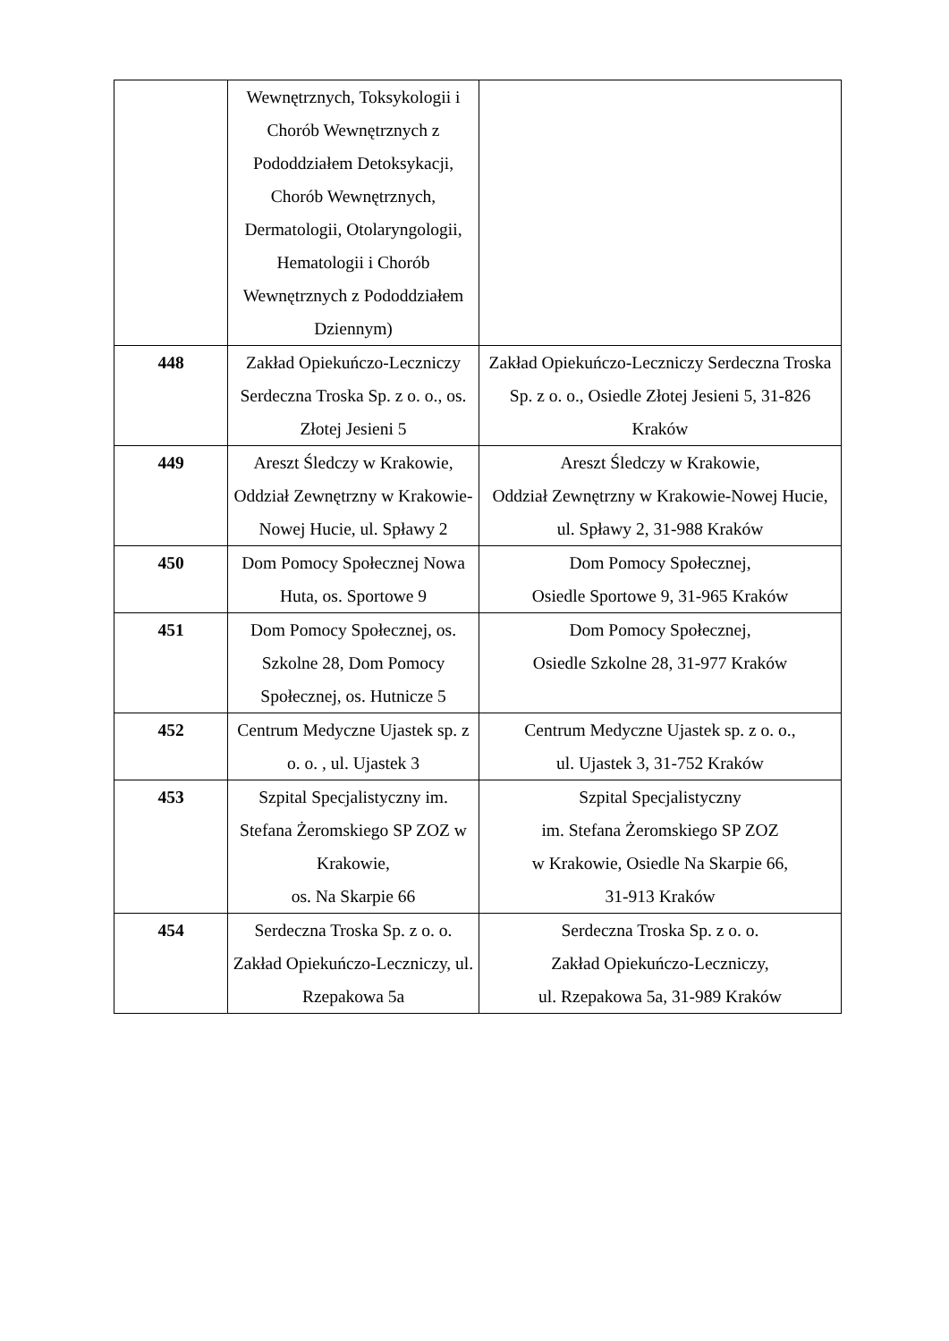| | Wewnętrznych, Toksykologii i Chorób Wewnętrznych z Pododdziałem Detoksykacji, Chorób Wewnętrznych, Dermatologii, Otolaryngologii, Hematologii i Chorób Wewnętrznych z Pododdziałem Dziennym) | |
| 448 | Zakład Opiekuńczo-Leczniczy Serdeczna Troska Sp. z o. o., os. Złotej Jesieni 5 | Zakład Opiekuńczo-Leczniczy Serdeczna Troska Sp. z o. o., Osiedle Złotej Jesieni 5, 31-826 Kraków |
| 449 | Areszt Śledczy w Krakowie, Oddział Zewnętrzny w Krakowie-Nowej Hucie, ul. Spławy 2 | Areszt Śledczy w Krakowie, Oddział Zewnętrzny w Krakowie-Nowej Hucie, ul. Spławy 2, 31-988 Kraków |
| 450 | Dom Pomocy Społecznej Nowa Huta, os. Sportowe 9 | Dom Pomocy Społecznej, Osiedle Sportowe 9, 31-965 Kraków |
| 451 | Dom Pomocy Społecznej, os. Szkolne 28, Dom Pomocy Społecznej, os. Hutnicze 5 | Dom Pomocy Społecznej, Osiedle Szkolne 28, 31-977 Kraków |
| 452 | Centrum Medyczne Ujastek sp. z o. o. , ul. Ujastek 3 | Centrum Medyczne Ujastek sp. z o. o., ul. Ujastek 3, 31-752 Kraków |
| 453 | Szpital Specjalistyczny im. Stefana Żeromskiego SP ZOZ w Krakowie, os. Na Skarpie 66 | Szpital Specjalistyczny im. Stefana Żeromskiego SP ZOZ w Krakowie, Osiedle Na Skarpie 66, 31-913 Kraków |
| 454 | Serdeczna Troska Sp. z o. o. Zakład Opiekuńczo-Leczniczy, ul. Rzepakowa 5a | Serdeczna Troska Sp. z o. o. Zakład Opiekuńczo-Leczniczy, ul. Rzepakowa 5a, 31-989 Kraków |